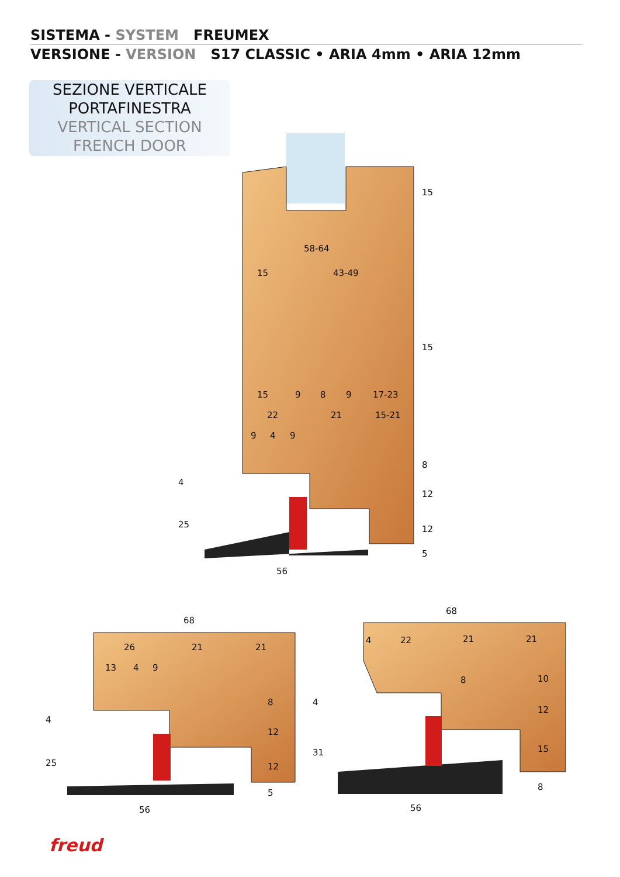SISTEMA - SYSTEM FREUMEX
VERSIONE - VERSION S17 CLASSIC • ARIA 4mm • ARIA 12mm
SEZIONE VERTICALE
PORTAFINESTRA
VERTICAL SECTION
FRENCH DOOR
58-64
15 43-49
15
15
15 9 8 9 17-23
22 21 15-21
9 4 9
8
12
12
5
4
25
56
68
26 21 21
13 4 9
8
12
12
5
4
25
56
68
4 22 21 21
8 10
12
15
8
4
31
56
freud